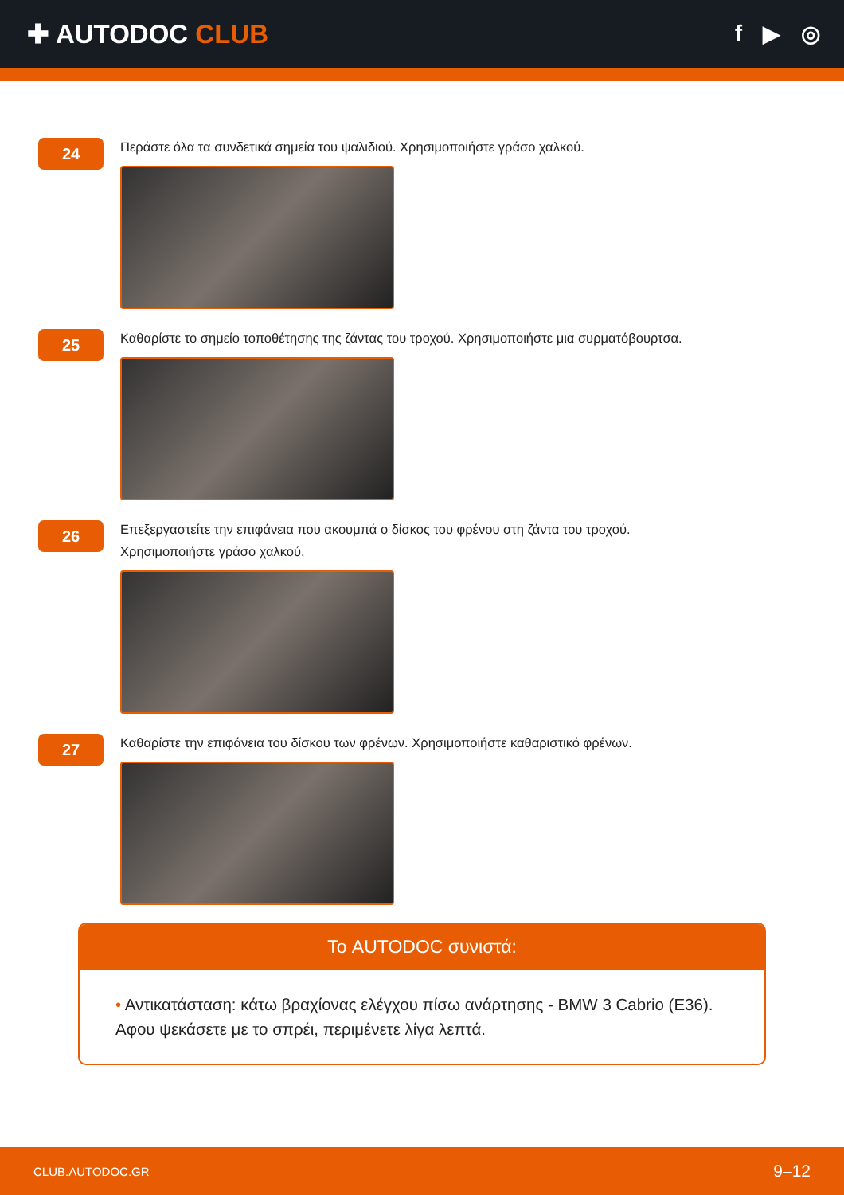✚ AUTODOC CLUB
f ▶ ◎
24
Περάστε όλα τα συνδετικά σημεία του ψαλιδιού. Χρησιμοποιήστε γράσο χαλκού.
25
Καθαρίστε το σημείο τοποθέτησης της ζάντας του τροχού. Χρησιμοποιήστε μια συρματόβουρτσα.
26
Επεξεργαστείτε την επιφάνεια που ακουμπά ο δίσκος του φρένου στη ζάντα του τροχού.
Χρησιμοποιήστε γράσο χαλκού.
27
Καθαρίστε την επιφάνεια του δίσκου των φρένων. Χρησιμοποιήστε καθαριστικό φρένων.
Το AUTODOC συνιστά:
• Αντικατάσταση: κάτω βραχίονας ελέγχου πίσω ανάρτησης - BMW 3 Cabrio (E36). Αφου ψεκάσετε με το σπρέι, περιμένετε λίγα λεπτά.
CLUB.AUTODOC.GR 9–12